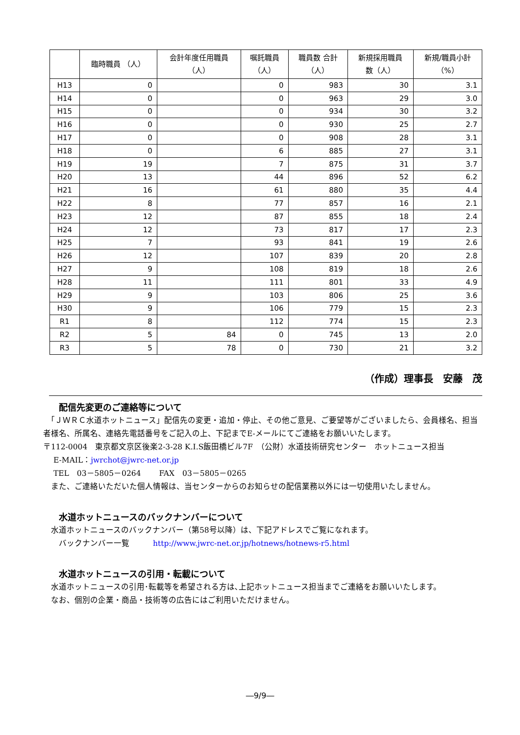| | 臨時職員 （人） | 会計年度任用職員 （人） | 嘱託職員 （人） | 職員数 合計 （人） | 新規採用職員 数（人） | 新規/職員小計 （%） |
| --- | --- | --- | --- | --- | --- | --- |
| H13 | 0 | | 0 | 983 | 30 | 3.1 |
| H14 | 0 | | 0 | 963 | 29 | 3.0 |
| H15 | 0 | | 0 | 934 | 30 | 3.2 |
| H16 | 0 | | 0 | 930 | 25 | 2.7 |
| H17 | 0 | | 0 | 908 | 28 | 3.1 |
| H18 | 0 | | 6 | 885 | 27 | 3.1 |
| H19 | 19 | | 7 | 875 | 31 | 3.7 |
| H20 | 13 | | 44 | 896 | 52 | 6.2 |
| H21 | 16 | | 61 | 880 | 35 | 4.4 |
| H22 | 8 | | 77 | 857 | 16 | 2.1 |
| H23 | 12 | | 87 | 855 | 18 | 2.4 |
| H24 | 12 | | 73 | 817 | 17 | 2.3 |
| H25 | 7 | | 93 | 841 | 19 | 2.6 |
| H26 | 12 | | 107 | 839 | 20 | 2.8 |
| H27 | 9 | | 108 | 819 | 18 | 2.6 |
| H28 | 11 | | 111 | 801 | 33 | 4.9 |
| H29 | 9 | | 103 | 806 | 25 | 3.6 |
| H30 | 9 | | 106 | 779 | 15 | 2.3 |
| R1 | 8 | | 112 | 774 | 15 | 2.3 |
| R2 | 5 | 84 | 0 | 745 | 13 | 2.0 |
| R3 | 5 | 78 | 0 | 730 | 21 | 3.2 |
（作成）理事長　安藤　茂
配信先変更のご連絡等について
　「ＪＷＲＣ水道ホットニュース」配信先の変更・追加・停止、その他ご意見、ご要望等がございましたら、会員様名、担当者様名、所属名、連絡先電話番号をご記入の上、下記までE-メールにてご連絡をお願いいたします。
〒112-0004　東京都文京区後楽2-3-28 K.I.S飯田橋ビル7F　（公財）水道技術研究センター　ホットニュース担当
　 E-MAIL：jwrchot@jwrc-net.or.jp
　 TEL　03－5805－0264　　 FAX　03－5805－0265
　また、ご連絡いただいた個人情報は、当センターからのお知らせの配信業務以外には一切使用いたしません。
水道ホットニュースのバックナンバーについて
　水道ホットニュースのバックナンバー（第58号以降）は、下記アドレスでご覧になれます。
　　バックナンバー一覧　　　http://www.jwrc-net.or.jp/hotnews/hotnews-r5.html
水道ホットニュースの引用・転載について
　水道ホットニュースの引用･転載等を希望される方は､上記ホットニュース担当までご連絡をお願いいたします。
　なお、個別の企業・商品・技術等の広告にはご利用いただけません。
―9/9―